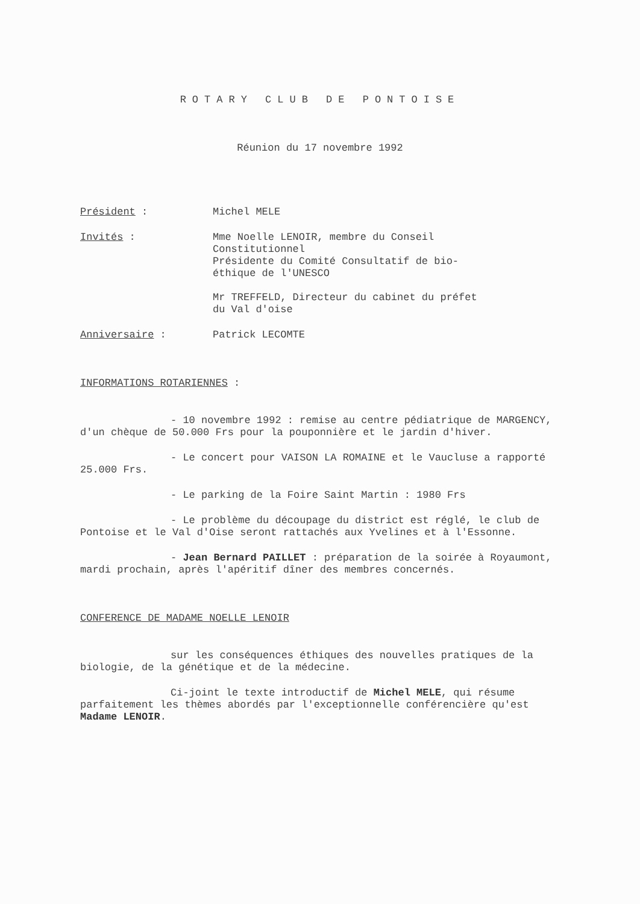ROTARY CLUB DE PONTOISE
Réunion du 17 novembre 1992
Président : Michel MELE
Invités : Mme Noelle LENOIR, membre du Conseil
Constitutionnel
Présidente du Comité Consultatif de bio-
éthique de l'UNESCO
Mr TREFFELD, Directeur du cabinet du préfet
du Val d'oise
Anniversaire : Patrick LECOMTE
INFORMATIONS ROTARIENNES :
- 10 novembre 1992 : remise au centre pédiatrique de MARGENCY, d'un chèque de 50.000 Frs pour la pouponnière et le jardin d'hiver.
- Le concert pour VAISON LA ROMAINE et le Vaucluse a rapporté 25.000 Frs.
- Le parking de la Foire Saint Martin : 1980 Frs
- Le problème du découpage du district est réglé, le club de Pontoise et le Val d'Oise seront rattachés aux Yvelines et à l'Essonne.
- Jean Bernard PAILLET : préparation de la soirée à Royaumont, mardi prochain, après l'apéritif dîner des membres concernés.
CONFERENCE DE MADAME NOELLE LENOIR
sur les conséquences éthiques des nouvelles pratiques de la biologie, de la génétique et de la médecine.
Ci-joint le texte introductif de Michel MELE, qui résume parfaitement les thèmes abordés par l'exceptionnelle conférencière qu'est Madame LENOIR.